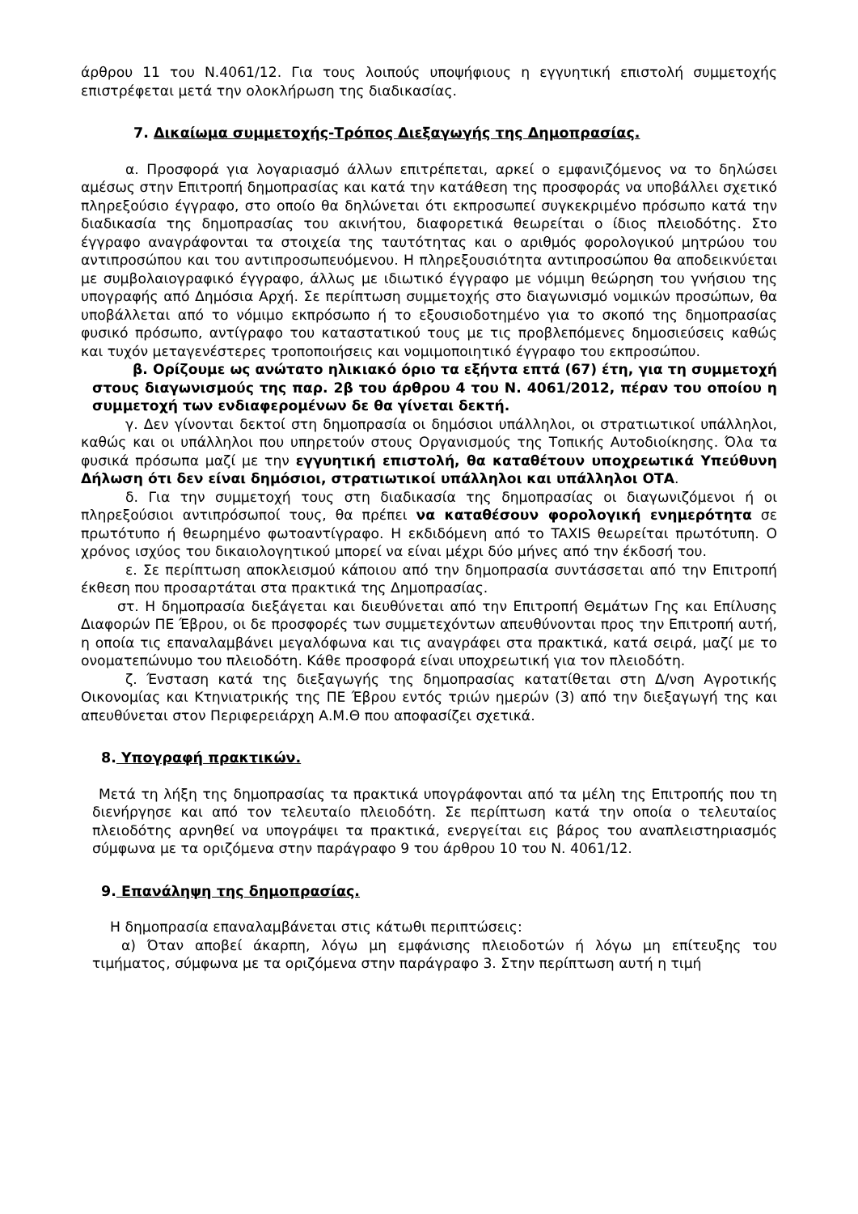άρθρου 11 του Ν.4061/12. Για τους λοιπούς υποψήφιους η εγγυητική επιστολή συμμετοχής επιστρέφεται μετά την ολοκλήρωση της διαδικασίας.
7. Δικαίωμα συμμετοχής-Τρόπος Διεξαγωγής της Δημοπρασίας.
α. Προσφορά για λογαριασμό άλλων επιτρέπεται, αρκεί ο εμφανιζόμενος να το δηλώσει αμέσως στην Επιτροπή δημοπρασίας και κατά την κατάθεση της προσφοράς να υποβάλλει σχετικό πληρεξούσιο έγγραφο, στο οποίο θα δηλώνεται ότι εκπροσωπεί συγκεκριμένο πρόσωπο κατά την διαδικασία της δημοπρασίας του ακινήτου, διαφορετικά θεωρείται ο ίδιος πλειοδότης. Στο έγγραφο αναγράφονται τα στοιχεία της ταυτότητας και ο αριθμός φορολογικού μητρώου του αντιπροσώπου και του αντιπροσωπευόμενου. Η πληρεξουσιότητα αντιπροσώπου θα αποδεικνύεται με συμβολαιογραφικό έγγραφο, άλλως με ιδιωτικό έγγραφο με νόμιμη θεώρηση του γνήσιου της υπογραφής από Δημόσια Αρχή. Σε περίπτωση συμμετοχής στο διαγωνισμό νομικών προσώπων, θα υποβάλλεται από το νόμιμο εκπρόσωπο ή το εξουσιοδοτημένο για το σκοπό της δημοπρασίας φυσικό πρόσωπο, αντίγραφο του καταστατικού τους με τις προβλεπόμενες δημοσιεύσεις καθώς και τυχόν μεταγενέστερες τροποποιήσεις και νομιμοποιητικό έγγραφο του εκπροσώπου.
β. Ορίζουμε ως ανώτατο ηλικιακό όριο τα εξήντα επτά (67) έτη, για τη συμμετοχή στους διαγωνισμούς της παρ. 2β του άρθρου 4 του Ν. 4061/2012, πέραν του οποίου η συμμετοχή των ενδιαφερομένων δε θα γίνεται δεκτή.
γ. Δεν γίνονται δεκτοί στη δημοπρασία οι δημόσιοι υπάλληλοι, οι στρατιωτικοί υπάλληλοι, καθώς και οι υπάλληλοι που υπηρετούν στους Οργανισμούς της Τοπικής Αυτοδιοίκησης. Όλα τα φυσικά πρόσωπα μαζί με την εγγυητική επιστολή, θα καταθέτουν υποχρεωτικά Υπεύθυνη Δήλωση ότι δεν είναι δημόσιοι, στρατιωτικοί υπάλληλοι και υπάλληλοι ΟΤΑ.
δ. Για την συμμετοχή τους στη διαδικασία της δημοπρασίας οι διαγωνιζόμενοι ή οι πληρεξούσιοι αντιπρόσωποί τους, θα πρέπει να καταθέσουν φορολογική ενημερότητα σε πρωτότυπο ή θεωρημένο φωτοαντίγραφο. Η εκδιδόμενη από το TAXIS θεωρείται πρωτότυπη. Ο χρόνος ισχύος του δικαιολογητικού μπορεί να είναι μέχρι δύο μήνες από την έκδοσή του.
ε. Σε περίπτωση αποκλεισμού κάποιου από την δημοπρασία συντάσσεται από την Επιτροπή έκθεση που προσαρτάται στα πρακτικά της Δημοπρασίας.
στ. Η δημοπρασία διεξάγεται και διευθύνεται από την Επιτροπή Θεμάτων Γης και Επίλυσης Διαφορών ΠΕ Έβρου, οι δε προσφορές των συμμετεχόντων απευθύνονται προς την Επιτροπή αυτή, η οποία τις επαναλαμβάνει μεγαλόφωνα και τις αναγράφει στα πρακτικά, κατά σειρά, μαζί με το ονοματεπώνυμο του πλειοδότη. Κάθε προσφορά είναι υποχρεωτική για τον πλειοδότη.
ζ. Ένσταση κατά της διεξαγωγής της δημοπρασίας κατατίθεται στη Δ/νση Αγροτικής Οικονομίας και Κτηνιατρικής της ΠΕ Έβρου εντός τριών ημερών (3) από την διεξαγωγή της και απευθύνεται στον Περιφερειάρχη Α.Μ.Θ που αποφασίζει σχετικά.
8. Υπογραφή πρακτικών.
Μετά τη λήξη της δημοπρασίας τα πρακτικά υπογράφονται από τα μέλη της Επιτροπής που τη διενήργησε και από τον τελευταίο πλειοδότη. Σε περίπτωση κατά την οποία ο τελευταίος πλειοδότης αρνηθεί να υπογράψει τα πρακτικά, ενεργείται εις βάρος του αναπλειστηριασμός σύμφωνα με τα οριζόμενα στην παράγραφο 9 του άρθρου 10 του Ν. 4061/12.
9. Επανάληψη της δημοπρασίας.
Η δημοπρασία επαναλαμβάνεται στις κάτωθι περιπτώσεις:
α) Όταν αποβεί άκαρπη, λόγω μη εμφάνισης πλειοδοτών ή λόγω μη επίτευξης του τιμήματος, σύμφωνα με τα οριζόμενα στην παράγραφο 3. Στην περίπτωση αυτή η τιμή